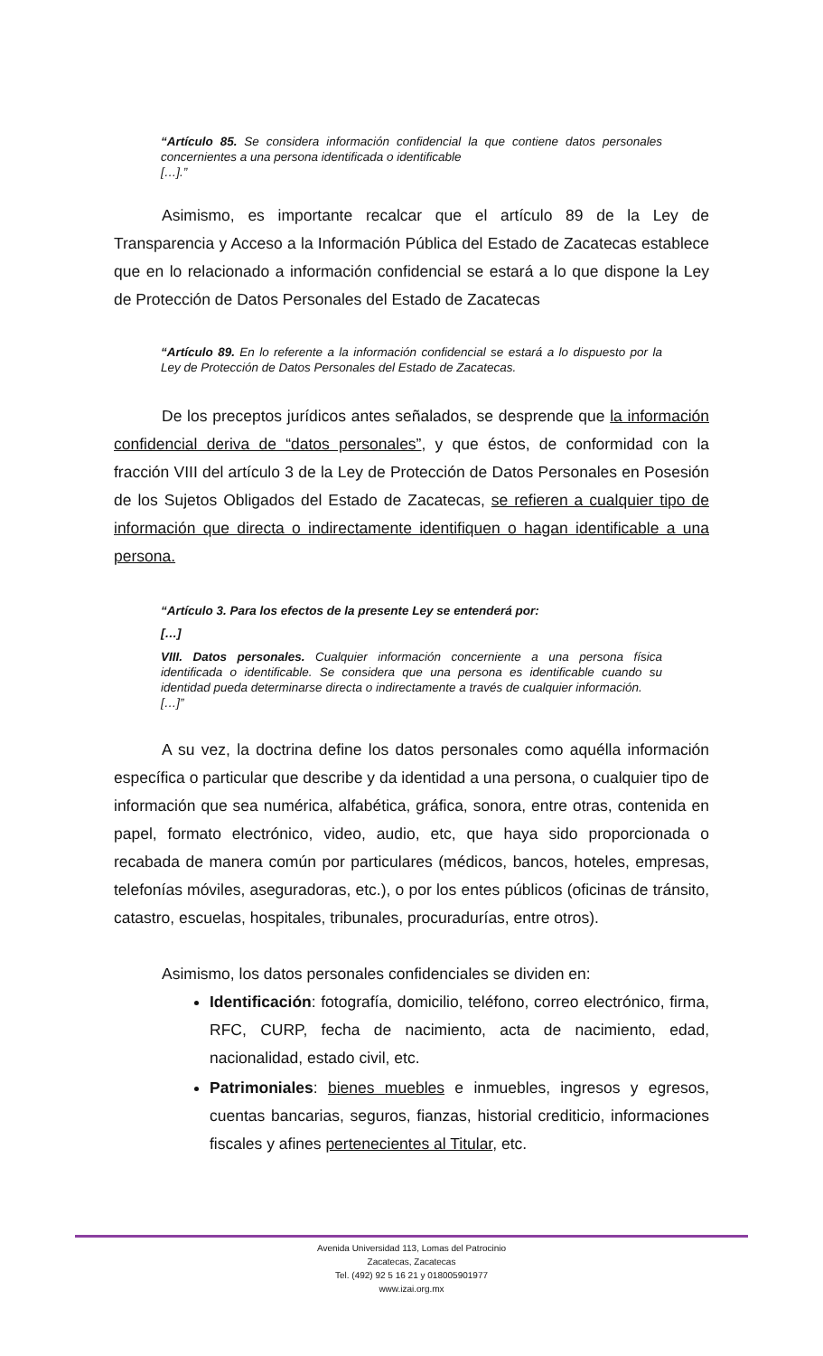“Artículo 85. Se considera información confidencial la que contiene datos personales concernientes a una persona identificada o identificable
[…].”
Asimismo, es importante recalcar que el artículo 89 de la Ley de Transparencia y Acceso a la Información Pública del Estado de Zacatecas establece que en lo relacionado a información confidencial se estará a lo que dispone la Ley de Protección de Datos Personales del Estado de Zacatecas
“Artículo 89. En lo referente a la información confidencial se estará a lo dispuesto por la Ley de Protección de Datos Personales del Estado de Zacatecas.
De los preceptos jurídicos antes señalados, se desprende que la información confidencial deriva de “datos personales”, y que éstos, de conformidad con la fracción VIII del artículo 3 de la Ley de Protección de Datos Personales en Posesión de los Sujetos Obligados del Estado de Zacatecas, se refieren a cualquier tipo de información que directa o indirectamente identifiquen o hagan identificable a una persona.
“Artículo 3. Para los efectos de la presente Ley se entenderá por:
[…]
VIII. Datos personales. Cualquier información concerniente a una persona física identificada o identificable. Se considera que una persona es identificable cuando su identidad pueda determinarse directa o indirectamente a través de cualquier información.
[…]”
A su vez, la doctrina define los datos personales como aquélla información específica o particular que describe y da identidad a una persona, o cualquier tipo de información que sea numérica, alfabética, gráfica, sonora, entre otras, contenida en papel, formato electrónico, video, audio, etc, que haya sido proporcionada o recabada de manera común por particulares (médicos, bancos, hoteles, empresas, telefonías móviles, aseguradoras, etc.), o por los entes públicos (oficinas de tránsito, catastro, escuelas, hospitales, tribunales, procuradurías, entre otros).
Asimismo, los datos personales confidenciales se dividen en:
Identificación: fotografía, domicilio, teléfono, correo electrónico, firma, RFC, CURP, fecha de nacimiento, acta de nacimiento, edad, nacionalidad, estado civil, etc.
Patrimoniales: bienes muebles e inmuebles, ingresos y egresos, cuentas bancarias, seguros, fianzas, historial crediticio, informaciones fiscales y afines pertenecientes al Titular, etc.
Avenida Universidad 113, Lomas del Patrocinio
Zacatecas, Zacatecas
Tel. (492) 92 5 16 21 y 018005901977
www.izai.org.mx